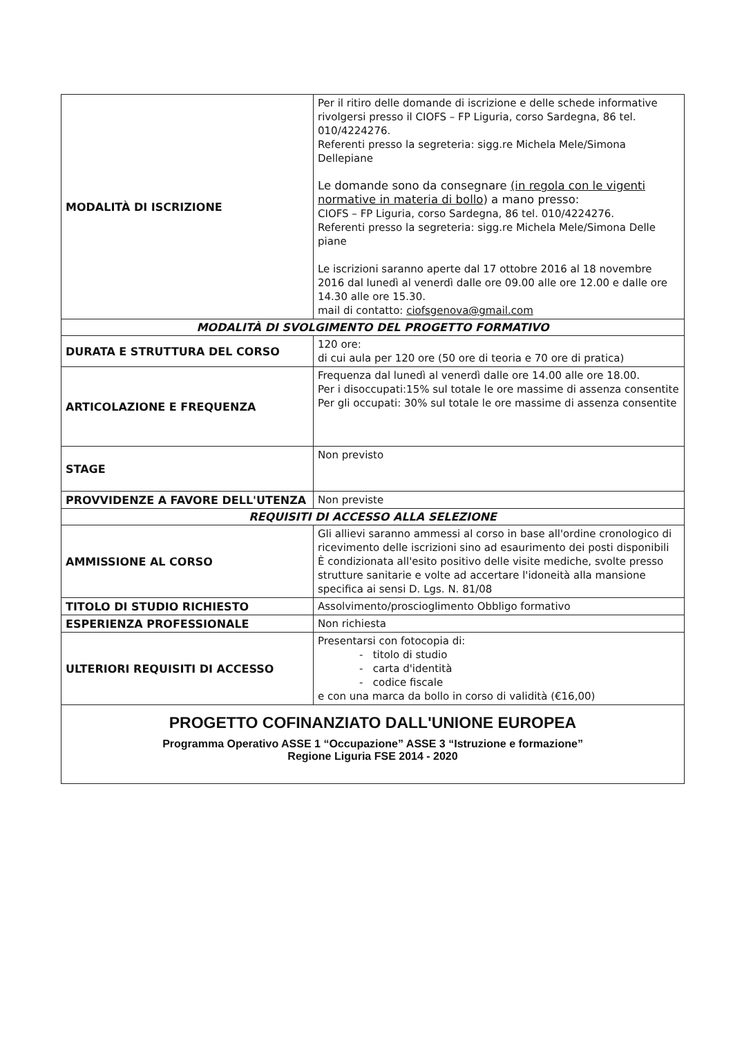| MODALITÀ DI ISCRIZIONE | Per il ritiro delle domande di iscrizione e delle schede informative rivolgersi presso il CIOFS – FP Liguria, corso Sardegna, 86 tel. 010/4224276. Referenti presso la segreteria: sigg.re Michela Mele/Simona Dellepiane Le domande sono da consegnare (in regola con le vigenti normative in materia di bollo ) a mano presso: CIOFS – FP Liguria, corso Sardegna, 86 tel. 010/4224276. Referenti presso la segreteria: sigg.re Michela Mele/Simona Delle piane Le iscrizioni saranno aperte dal 17 ottobre 2016 al 18 novembre 2016 dal lunedì al venerdì dalle ore 09.00 alle ore 12.00 e dalle ore 14.30 alle ore 15.30. mail di contatto: ciofsgenova@gmail.com |
| MODALITÀ DI SVOLGIMENTO DEL PROGETTO FORMATIVO | |
| DURATA E STRUTTURA DEL CORSO | 120 ore: di cui aula per 120 ore (50 ore di teoria e 70 ore di pratica) |
| ARTICOLAZIONE E FREQUENZA | Frequenza dal lunedì al venerdì dalle ore 14.00 alle ore 18.00. Per i disoccupati:15% sul totale le ore massime di assenza consentite Per gli occupati: 30% sul totale le ore massime di assenza consentite |
| STAGE | Non previsto |
| PROVVIDENZE A FAVORE DELL'UTENZA | Non previste |
| REQUISITI DI ACCESSO ALLA SELEZIONE | |
| AMMISSIONE AL CORSO | Gli allievi saranno ammessi al corso in base all'ordine cronologico di ricevimento delle iscrizioni sino ad esaurimento dei posti disponibili È condizionata all'esito positivo delle visite mediche, svolte presso strutture sanitarie e volte ad accertare l'idoneità alla mansione specifica ai sensi D. Lgs. N. 81/08 |
| TITOLO DI STUDIO RICHIESTO | Assolvimento/proscioglimento Obbligo formativo |
| ESPERIENZA PROFESSIONALE | Non richiesta |
| ULTERIORI REQUISITI DI ACCESSO | Presentarsi con fotocopia di: - titolo di studio - carta d'identità - codice fiscale e con una marca da bollo in corso di validità (€16,00) |
| PROGETTO COFINANZIATO DALL'UNIONE EUROPEA Programma Operativo ASSE 1 “Occupazione” ASSE 3 “Istruzione e formazione” Regione Liguria FSE 2014 - 2020 | |